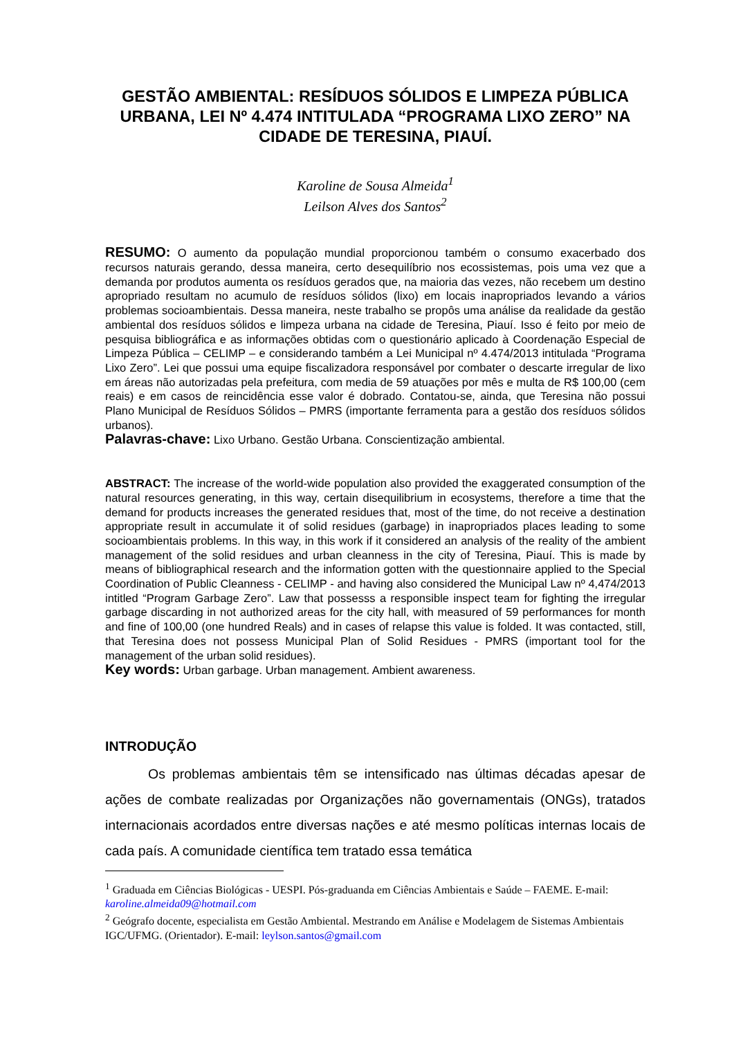GESTÃO AMBIENTAL: RESÍDUOS SÓLIDOS E LIMPEZA PÚBLICA URBANA, LEI Nº 4.474 INTITULADA “PROGRAMA LIXO ZERO” NA CIDADE DE TERESINA, PIAUÍ.
Karoline de Sousa Almeida<sup>1</sup>
Leilson Alves dos Santos<sup>2</sup>
RESUMO: O aumento da população mundial proporcionou também o consumo exacerbado dos recursos naturais gerando, dessa maneira, certo desequilíbrio nos ecossistemas, pois uma vez que a demanda por produtos aumenta os resíduos gerados que, na maioria das vezes, não recebem um destino apropriado resultam no acumulo de resíduos sólidos (lixo) em locais inapropriados levando a vários problemas socioambientais. Dessa maneira, neste trabalho se propôs uma análise da realidade da gestão ambiental dos resíduos sólidos e limpeza urbana na cidade de Teresina, Piauí. Isso é feito por meio de pesquisa bibliográfica e as informações obtidas com o questionário aplicado à Coordenação Especial de Limpeza Pública – CELIMP – e considerando também a Lei Municipal nº 4.474/2013 intitulada “Programa Lixo Zero”. Lei que possui uma equipe fiscalizadora responsável por combater o descarte irregular de lixo em áreas não autorizadas pela prefeitura, com media de 59 atuações por mês e multa de R$ 100,00 (cem reais) e em casos de reincidência esse valor é dobrado. Contatou-se, ainda, que Teresina não possui Plano Municipal de Resíduos Sólidos – PMRS (importante ferramenta para a gestão dos resíduos sólidos urbanos).
Palavras-chave: Lixo Urbano. Gestão Urbana. Conscientização ambiental.
ABSTRACT: The increase of the world-wide population also provided the exaggerated consumption of the natural resources generating, in this way, certain disequilibrium in ecosystems, therefore a time that the demand for products increases the generated residues that, most of the time, do not receive a destination appropriate result in accumulate it of solid residues (garbage) in inapropriados places leading to some socioambientais problems. In this way, in this work if it considered an analysis of the reality of the ambient management of the solid residues and urban cleanness in the city of Teresina, Piauí. This is made by means of bibliographical research and the information gotten with the questionnaire applied to the Special Coordination of Public Cleanness - CELIMP - and having also considered the Municipal Law nº 4,474/2013 intitled “Program Garbage Zero”. Law that possesss a responsible inspect team for fighting the irregular garbage discarding in not authorized areas for the city hall, with measured of 59 performances for month and fine of 100,00 (one hundred Reals) and in cases of relapse this value is folded. It was contacted, still, that Teresina does not possess Municipal Plan of Solid Residues - PMRS (important tool for the management of the urban solid residues).
Key words: Urban garbage. Urban management. Ambient awareness.
INTRODUÇÃO
Os problemas ambientais têm se intensificado nas últimas décadas apesar de ações de combate realizadas por Organizações não governamentais (ONGs), tratados internacionais acordados entre diversas nações e até mesmo políticas internas locais de cada país. A comunidade científica tem tratado essa temática
<sup>1</sup> Graduada em Ciências Biológicas - UESPI. Pós-graduanda em Ciências Ambientais e Saúde – FAEME. E-mail: karoline.almeida09@hotmail.com
<sup>2</sup> Geógrafo docente, especialista em Gestão Ambiental. Mestrando em Análise e Modelagem de Sistemas Ambientais IGC/UFMG. (Orientador). E-mail: leylson.santos@gmail.com